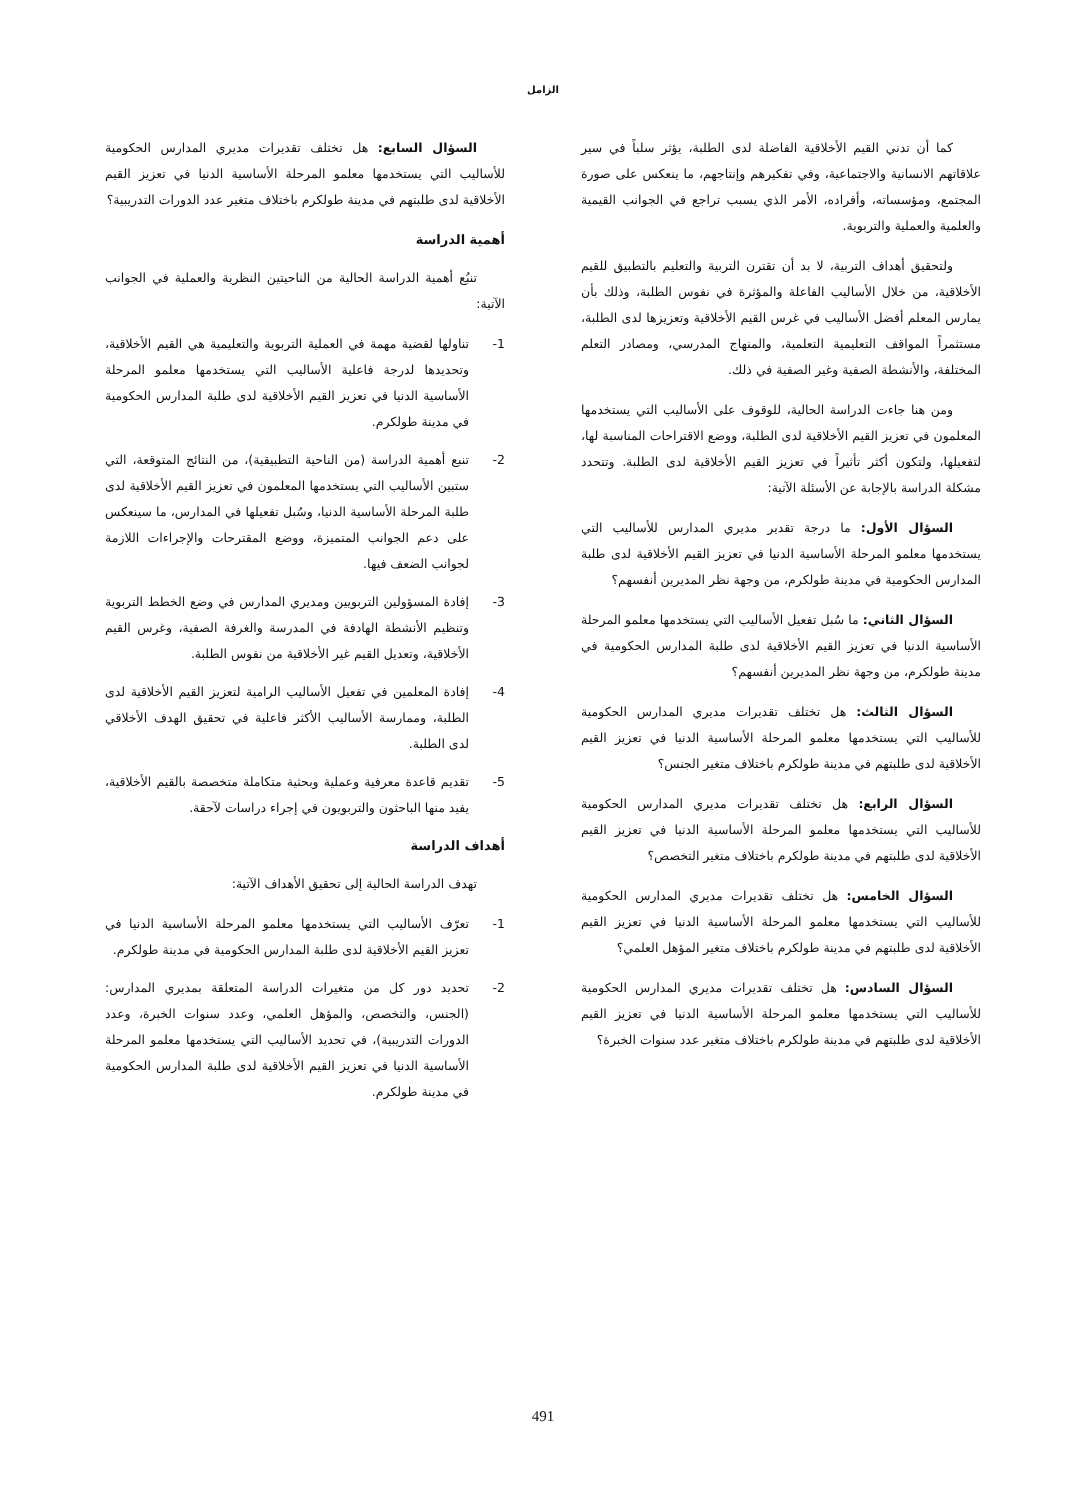الزامل
كما أن تدني القيم الأخلاقية الفاضلة لدى الطلبة، يؤثر سلباً في سير علاقاتهم الانسانية والاجتماعية، وفي تفكيرهم وإنتاجهم، ما ينعكس على صورة المجتمع، ومؤسساته، وأفراده، الأمر الذي يسبب تراجع في الجوانب القيمية والعلمية والعملية والتربوية.
ولتحقيق أهداف التربية، لا بد أن تقترن التربية والتعليم بالتطبيق للقيم الأخلاقية، من خلال الأساليب الفاعلة والمؤثرة في نفوس الطلبة، وذلك بأن يمارس المعلم أفضل الأساليب في غرس القيم الأخلاقية وتعزيزها لدى الطلبة، مستثمراً المواقف التعليمية التعلمية، والمنهاج المدرسي، ومصادر التعلم المختلفة، والأنشطة الصفية وغير الصفية في ذلك.
ومن هنا جاءت الدراسة الحالية، للوقوف على الأساليب التي يستخدمها المعلمون في تعزيز القيم الأخلاقية لدى الطلبة، ووضع الاقتراحات المناسبة لها، لتفعيلها، ولتكون أكثر تأثيراً في تعزيز القيم الأخلاقية لدى الطلبة. وتتحدد مشكلة الدراسة بالإجابة عن الأسئلة الآتية:
السؤال الأول: ما درجة تقدير مديري المدارس للأساليب التي يستخدمها معلمو المرحلة الأساسية الدنيا في تعزيز القيم الأخلاقية لدى طلبة المدارس الحكومية في مدينة طولكرم، من وجهة نظر المديرين أنفسهم؟
السؤال الثاني: ما سُبل تفعيل الأساليب التي يستخدمها معلمو المرحلة الأساسية الدنيا في تعزيز القيم الأخلاقية لدى طلبة المدارس الحكومية في مدينة طولكرم، من وجهة نظر المديرين أنفسهم؟
السؤال الثالث: هل تختلف تقديرات مديري المدارس الحكومية للأساليب التي يستخدمها معلمو المرحلة الأساسية الدنيا في تعزيز القيم الأخلاقية لدى طلبتهم في مدينة طولكرم باختلاف متغير الجنس؟
السؤال الرابع: هل تختلف تقديرات مديري المدارس الحكومية للأساليب التي يستخدمها معلمو المرحلة الأساسية الدنيا في تعزيز القيم الأخلاقية لدى طلبتهم في مدينة طولكرم باختلاف متغير التخصص؟
السؤال الخامس: هل تختلف تقديرات مديري المدارس الحكومية للأساليب التي يستخدمها معلمو المرحلة الأساسية الدنيا في تعزيز القيم الأخلاقية لدى طلبتهم في مدينة طولكرم باختلاف متغير المؤهل العلمي؟
السؤال السادس: هل تختلف تقديرات مديري المدارس الحكومية للأساليب التي يستخدمها معلمو المرحلة الأساسية الدنيا في تعزيز القيم الأخلاقية لدى طلبتهم في مدينة طولكرم باختلاف متغير عدد سنوات الخبرة؟
السؤال السابع: هل تختلف تقديرات مديري المدارس الحكومية للأساليب التي يستخدمها معلمو المرحلة الأساسية الدنيا في تعزيز القيم الأخلاقية لدى طلبتهم في مدينة طولكرم باختلاف متغير عدد الدورات التدريبية؟
أهمية الدراسة
تنبُع أهمية الدراسة الحالية من الناحيتين النظرية والعملية في الجوانب الآتية:
1- تناولها لقضية مهمة في العملية التربوية والتعليمية هي القيم الأخلاقية، وتحديدها لدرجة فاعلية الأساليب التي يستخدمها معلمو المرحلة الأساسية الدنيا في تعزيز القيم الأخلاقية لدى طلبة المدارس الحكومية في مدينة طولكرم.
2- تنبع أهمية الدراسة (من الناحية التطبيقية)، من النتائج المتوقعة، التي ستبين الأساليب التي يستخدمها المعلمون في تعزيز القيم الأخلاقية لدى طلبة المرحلة الأساسية الدنيا، وسُبل تفعيلها في المدارس، ما سينعكس على دعم الجوانب المتميزة، ووضع المقترحات والإجراءات اللازمة لجوانب الضعف فيها.
3- إفادة المسؤولين التربويين ومديري المدارس في وضع الخطط التربوية وتنظيم الأنشطة الهادفة في المدرسة والغرفة الصفية، وغرس القيم الأخلاقية، وتعديل القيم غير الأخلاقية من نفوس الطلبة.
4- إفادة المعلمين في تفعيل الأساليب الرامية لتعزيز القيم الأخلاقية لدى الطلبة، وممارسة الأساليب الأكثر فاعلية في تحقيق الهدف الأخلاقي لدى الطلبة.
5- تقديم قاعدة معرفية وعملية وبحثية متكاملة متخصصة بالقيم الأخلاقية، يفيد منها الباحثون والتربويون في إجراء دراسات لآحقة.
أهداف الدراسة
تهدف الدراسة الحالية إلى تحقيق الأهداف الآتية:
1- تعرّف الأساليب التي يستخدمها معلمو المرحلة الأساسية الدنيا في تعزيز القيم الأخلاقية لدى طلبة المدارس الحكومية في مدينة طولكرم.
2- تحديد دور كل من متغيرات الدراسة المتعلقة بمديري المدارس: (الجنس، والتخصص، والمؤهل العلمي، وعدد سنوات الخبرة، وعدد الدورات التدريبية)، في تحديد الأساليب التي يستخدمها معلمو المرحلة الأساسية الدنيا في تعزيز القيم الأخلاقية لدى طلبة المدارس الحكومية في مدينة طولكرم.
491